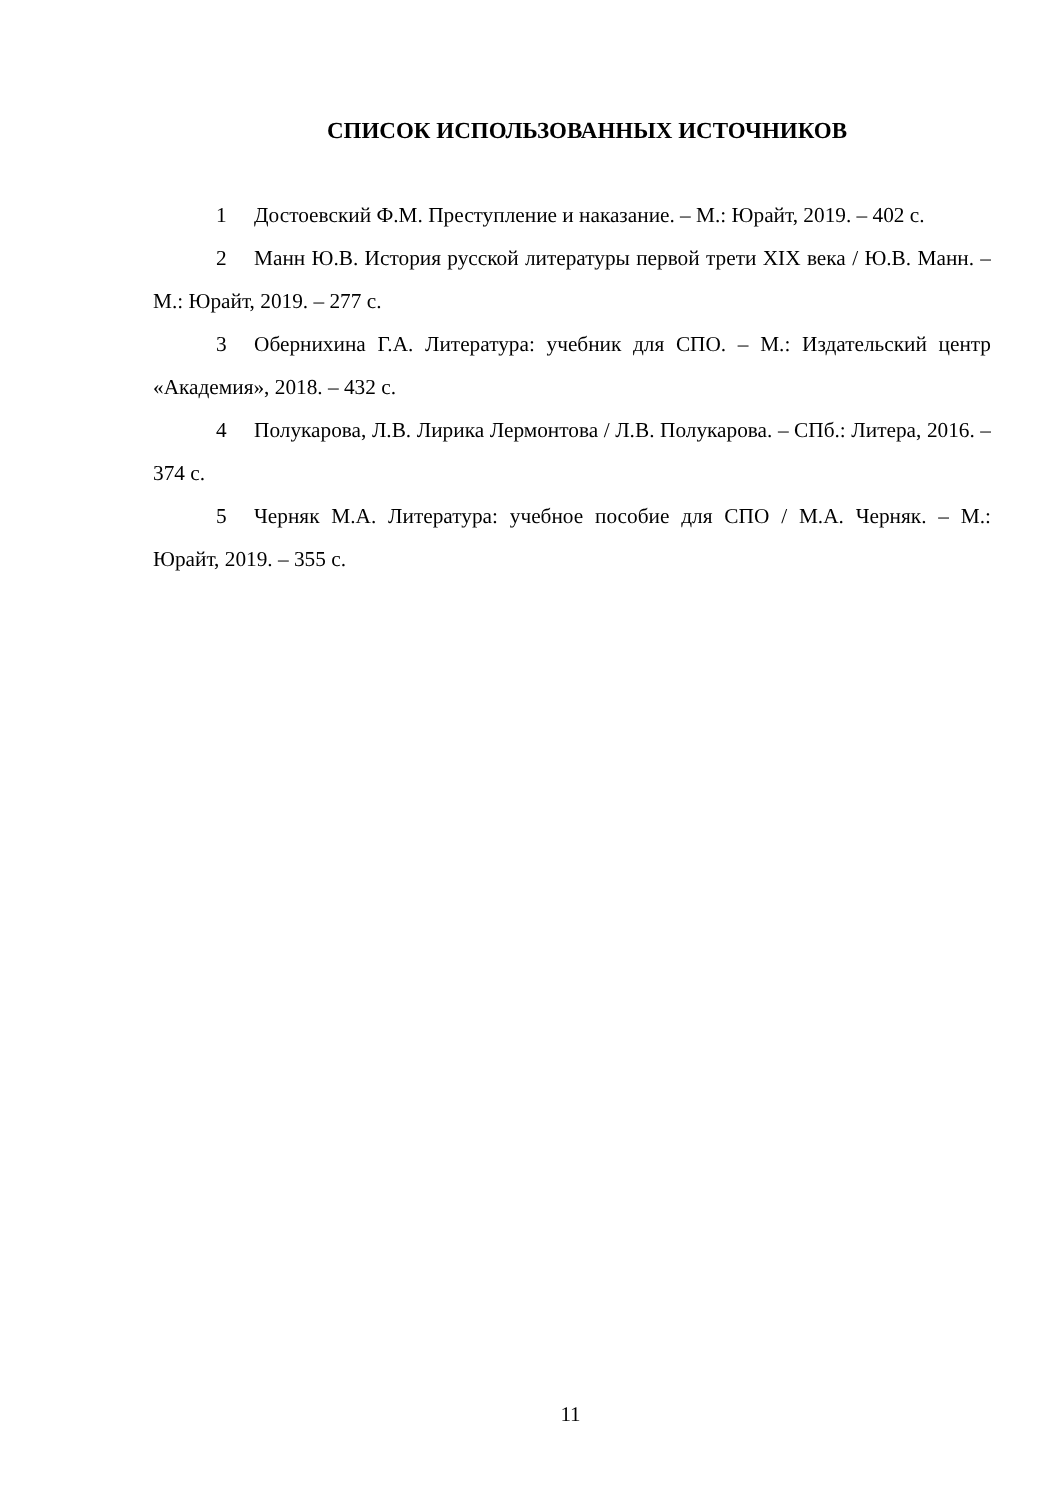СПИСОК ИСПОЛЬЗОВАННЫХ ИСТОЧНИКОВ
1 Достоевский Ф.М. Преступление и наказание. – М.: Юрайт, 2019. – 402 с.
2 Манн Ю.В. История русской литературы первой трети XIX века / Ю.В. Манн. – М.: Юрайт, 2019. – 277 с.
3 Обернихина Г.А. Литература: учебник для СПО. – М.: Издательский центр «Академия», 2018. – 432 с.
4 Полукарова, Л.В. Лирика Лермонтова / Л.В. Полукарова. – СПб.: Литера, 2016. – 374 с.
5 Черняк М.А. Литература: учебное пособие для СПО / М.А. Черняк. – М.: Юрайт, 2019. – 355 с.
11